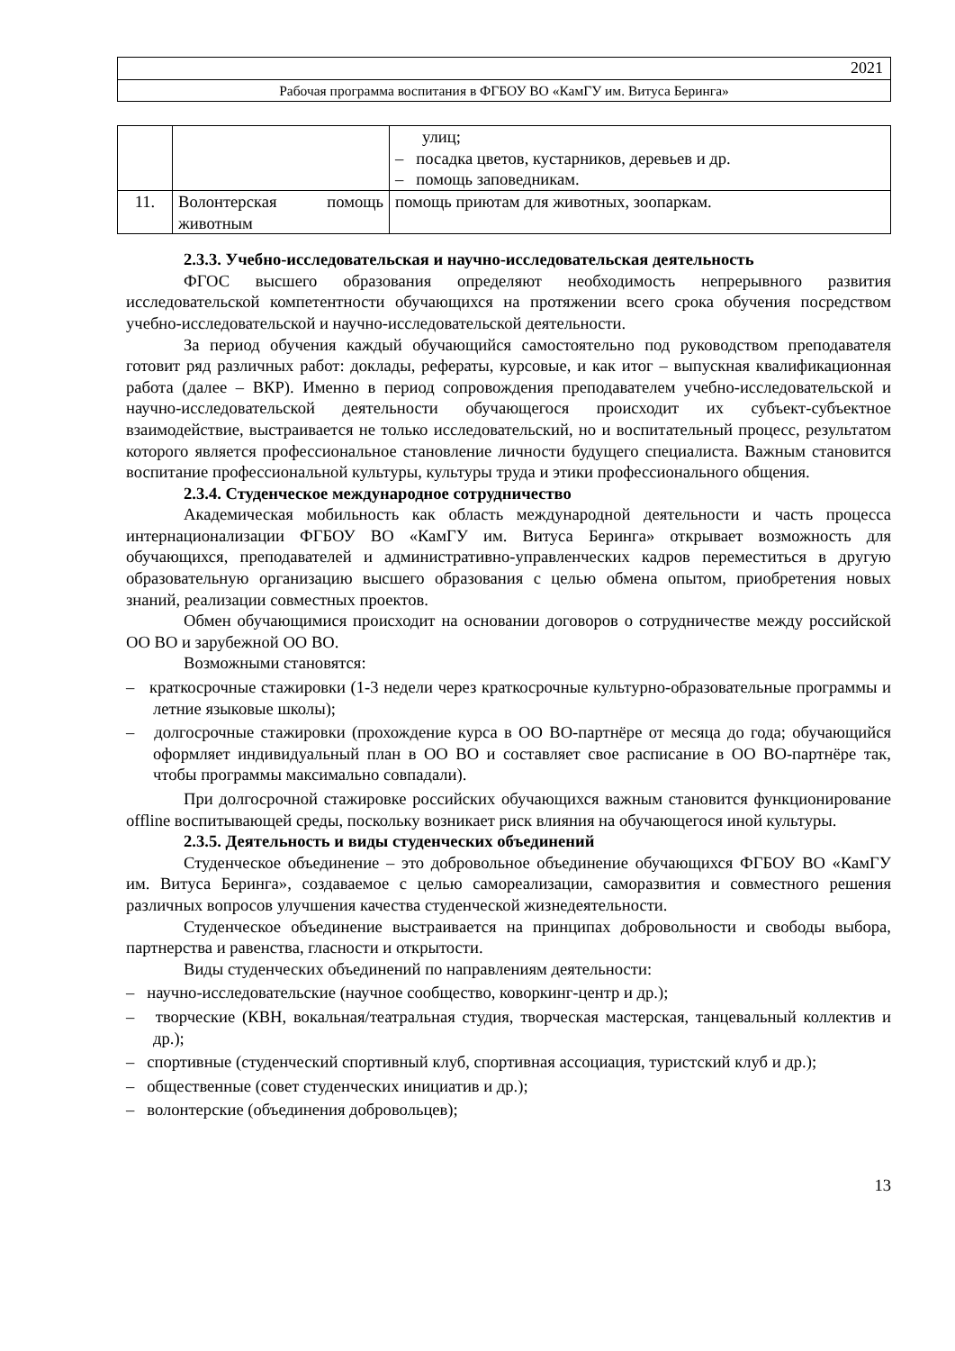2021
Рабочая программа воспитания в ФГБОУ ВО «КамГУ им. Витуса Беринга»
| | | улиц; – посадка цветов, кустарников, деревьев и др. – помощь заповедникам. |
| 11. | Волонтерская помощь животным | помощь приютам для животных, зоопаркам. |
2.3.3. Учебно-исследовательская и научно-исследовательская деятельность
ФГОС высшего образования определяют необходимость непрерывного развития исследовательской компетентности обучающихся на протяжении всего срока обучения посредством учебно-исследовательской и научно-исследовательской деятельности.
За период обучения каждый обучающийся самостоятельно под руководством преподавателя готовит ряд различных работ: доклады, рефераты, курсовые, и как итог – выпускная квалификационная работа (далее – ВКР). Именно в период сопровождения преподавателем учебно-исследовательской и научно-исследовательской деятельности обучающегося происходит их субъект-субъектное взаимодействие, выстраивается не только исследовательский, но и воспитательный процесс, результатом которого является профессиональное становление личности будущего специалиста. Важным становится воспитание профессиональной культуры, культуры труда и этики профессионального общения.
2.3.4. Студенческое международное сотрудничество
Академическая мобильность как область международной деятельности и часть процесса интернационализации ФГБОУ ВО «КамГУ им. Витуса Беринга» открывает возможность для обучающихся, преподавателей и административно-управленческих кадров переместиться в другую образовательную организацию высшего образования с целью обмена опытом, приобретения новых знаний, реализации совместных проектов.
Обмен обучающимися происходит на основании договоров о сотрудничестве между российской ОО ВО и зарубежной ОО ВО.
Возможными становятся:
– краткосрочные стажировки (1-3 недели через краткосрочные культурно-образовательные программы и летние языковые школы);
– долгосрочные стажировки (прохождение курса в ОО ВО-партнёре от месяца до года; обучающийся оформляет индивидуальный план в ОО ВО и составляет свое расписание в ОО ВО-партнёре так, чтобы программы максимально совпадали).
При долгосрочной стажировке российских обучающихся важным становится функционирование offline воспитывающей среды, поскольку возникает риск влияния на обучающегося иной культуры.
2.3.5. Деятельность и виды студенческих объединений
Студенческое объединение – это добровольное объединение обучающихся ФГБОУ ВО «КамГУ им. Витуса Беринга», создаваемое с целью самореализации, саморазвития и совместного решения различных вопросов улучшения качества студенческой жизнедеятельности.
Студенческое объединение выстраивается на принципах добровольности и свободы выбора, партнерства и равенства, гласности и открытости.
Виды студенческих объединений по направлениям деятельности:
– научно-исследовательские (научное сообщество, коворкинг-центр и др.);
– творческие (КВН, вокальная/театральная студия, творческая мастерская, танцевальный коллектив и др.);
– спортивные (студенческий спортивный клуб, спортивная ассоциация, туристский клуб и др.);
– общественные (совет студенческих инициатив и др.);
– волонтерские (объединения добровольцев);
13